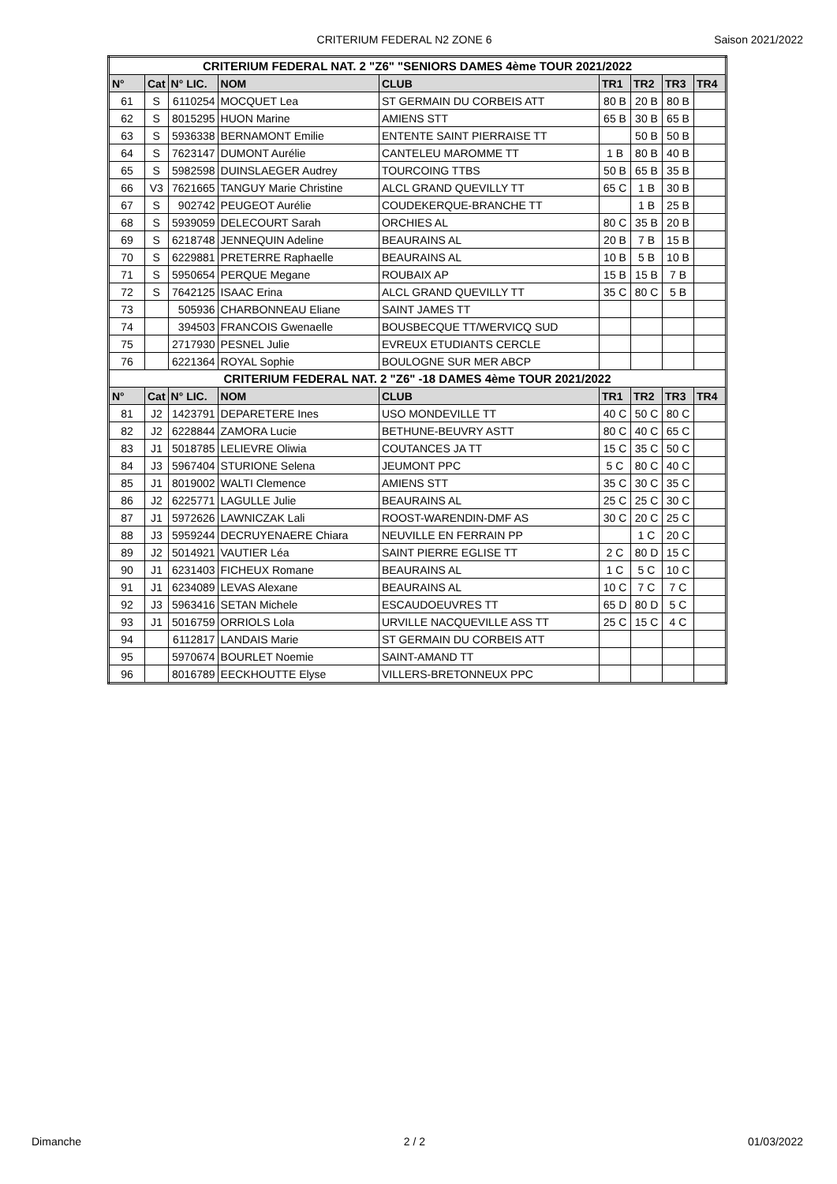CRITERIUM FEDERAL N2 ZONE 6 Saison 2021/2022
| CRITERIUM FEDERAL NAT. 2 "Z6" "SENIORS DAMES 4ème TOUR 2021/2022 | | | | | | | | |
| --- | --- | --- | --- | --- | --- | --- | --- | --- |
| N° | Cat | N° LIC. | NOM | CLUB | TR1 | TR2 | TR3 | TR4 |
| 61 | S | 6110254 | MOCQUET Lea | ST GERMAIN DU CORBEIS ATT | 80 B | 20 B | 80 B | |
| 62 | S | 8015295 | HUON Marine | AMIENS STT | 65 B | 30 B | 65 B | |
| 63 | S | 5936338 | BERNAMONT Emilie | ENTENTE SAINT PIERRAISE TT | | 50 B | 50 B | |
| 64 | S | 7623147 | DUMONT Aurélie | CANTELEU MAROMME TT | 1 B | 80 B | 40 B | |
| 65 | S | 5982598 | DUINSLAEGER Audrey | TOURCOING TTBS | 50 B | 65 B | 35 B | |
| 66 | V3 | 7621665 | TANGUY Marie Christine | ALCL GRAND QUEVILLY TT | 65 C | 1 B | 30 B | |
| 67 | S | 902742 | PEUGEOT Aurélie | COUDEKERQUE-BRANCHE TT | | 1 B | 25 B | |
| 68 | S | 5939059 | DELECOURT Sarah | ORCHIES AL | 80 C | 35 B | 20 B | |
| 69 | S | 6218748 | JENNEQUIN Adeline | BEAURAINS AL | 20 B | 7 B | 15 B | |
| 70 | S | 6229881 | PRETERRE Raphaelle | BEAURAINS AL | 10 B | 5 B | 10 B | |
| 71 | S | 5950654 | PERQUE Megane | ROUBAIX AP | 15 B | 15 B | 7 B | |
| 72 | S | 7642125 | ISAAC Erina | ALCL GRAND QUEVILLY TT | 35 C | 80 C | 5 B | |
| 73 | | 505936 | CHARBONNEAU Eliane | SAINT JAMES TT | | | | |
| 74 | | 394503 | FRANCOIS Gwenaelle | BOUSBECQUE TT/WERVICQ SUD | | | | |
| 75 | | 2717930 | PESNEL Julie | EVREUX ETUDIANTS CERCLE | | | | |
| 76 | | 6221364 | ROYAL Sophie | BOULOGNE SUR MER ABCP | | | | |
| CRITERIUM FEDERAL NAT. 2 "Z6" -18 DAMES 4ème TOUR 2021/2022 | | | | | | | | |
| N° | Cat | N° LIC. | NOM | CLUB | TR1 | TR2 | TR3 | TR4 |
| 81 | J2 | 1423791 | DEPARETERE Ines | USO MONDEVILLE TT | 40 C | 50 C | 80 C | |
| 82 | J2 | 6228844 | ZAMORA Lucie | BETHUNE-BEUVRY ASTT | 80 C | 40 C | 65 C | |
| 83 | J1 | 5018785 | LELIEVRE Oliwia | COUTANCES JA TT | 15 C | 35 C | 50 C | |
| 84 | J3 | 5967404 | STURIONE Selena | JEUMONT PPC | 5 C | 80 C | 40 C | |
| 85 | J1 | 8019002 | WALTI Clemence | AMIENS STT | 35 C | 30 C | 35 C | |
| 86 | J2 | 6225771 | LAGULLE Julie | BEAURAINS AL | 25 C | 25 C | 30 C | |
| 87 | J1 | 5972626 | LAWNICZAK Lali | ROOST-WARENDIN-DMF AS | 30 C | 20 C | 25 C | |
| 88 | J3 | 5959244 | DECRUYENAERE Chiara | NEUVILLE EN FERRAIN PP | | 1 C | 20 C | |
| 89 | J2 | 5014921 | VAUTIER Léa | SAINT PIERRE EGLISE TT | 2 C | 80 D | 15 C | |
| 90 | J1 | 6231403 | FICHEUX Romane | BEAURAINS AL | 1 C | 5 C | 10 C | |
| 91 | J1 | 6234089 | LEVAS Alexane | BEAURAINS AL | 10 C | 7 C | 7 C | |
| 92 | J3 | 5963416 | SETAN Michele | ESCAUDOEUVRES TT | 65 D | 80 D | 5 C | |
| 93 | J1 | 5016759 | ORRIOLS Lola | URVILLE NACQUEVILLE ASS TT | 25 C | 15 C | 4 C | |
| 94 | | 6112817 | LANDAIS Marie | ST GERMAIN DU CORBEIS ATT | | | | |
| 95 | | 5970674 | BOURLET Noemie | SAINT-AMAND TT | | | | |
| 96 | | 8016789 | EECKHOUTTE Elyse | VILLERS-BRETONNEUX PPC | | | | |
Dimanche 2 / 2 01/03/2022